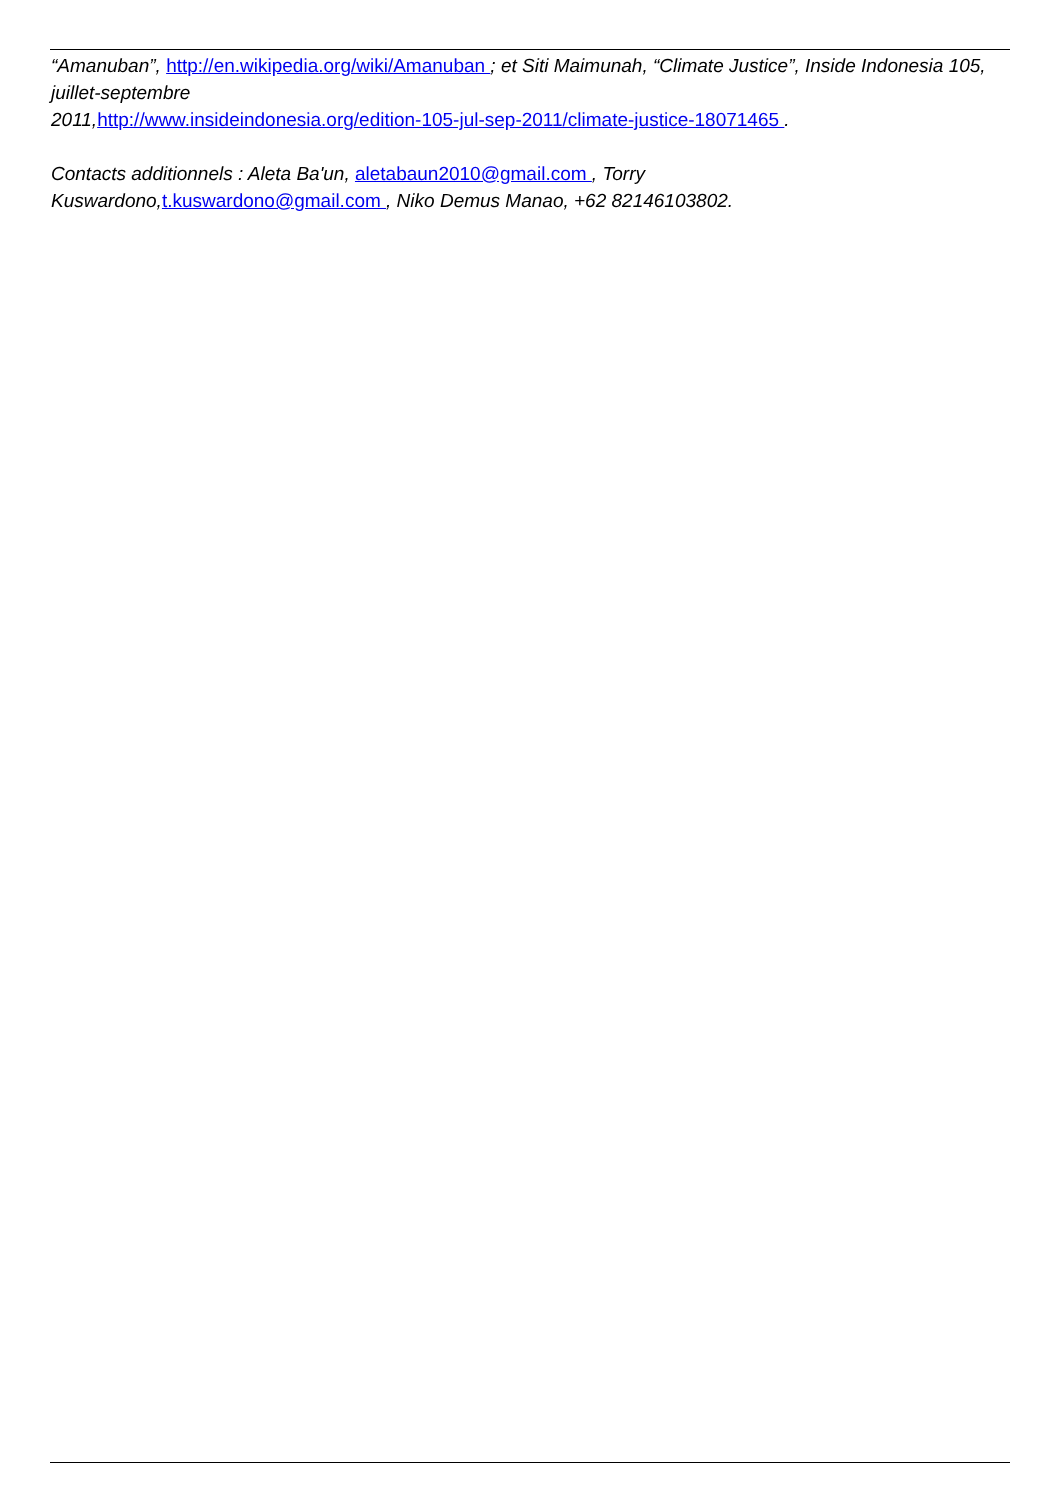“Amanuban”, http://en.wikipedia.org/wiki/Amanuban ; et Siti Maimunah, “Climate Justice”, Inside Indonesia 105, juillet-septembre
2011,http://www.insideindonesia.org/edition-105-jul-sep-2011/climate-justice-18071465 .
Contacts additionnels : Aleta Ba'un, aletabaun2010@gmail.com , Torry
Kuswardono,t.kuswardono@gmail.com , Niko Demus Manao, +62 82146103802.